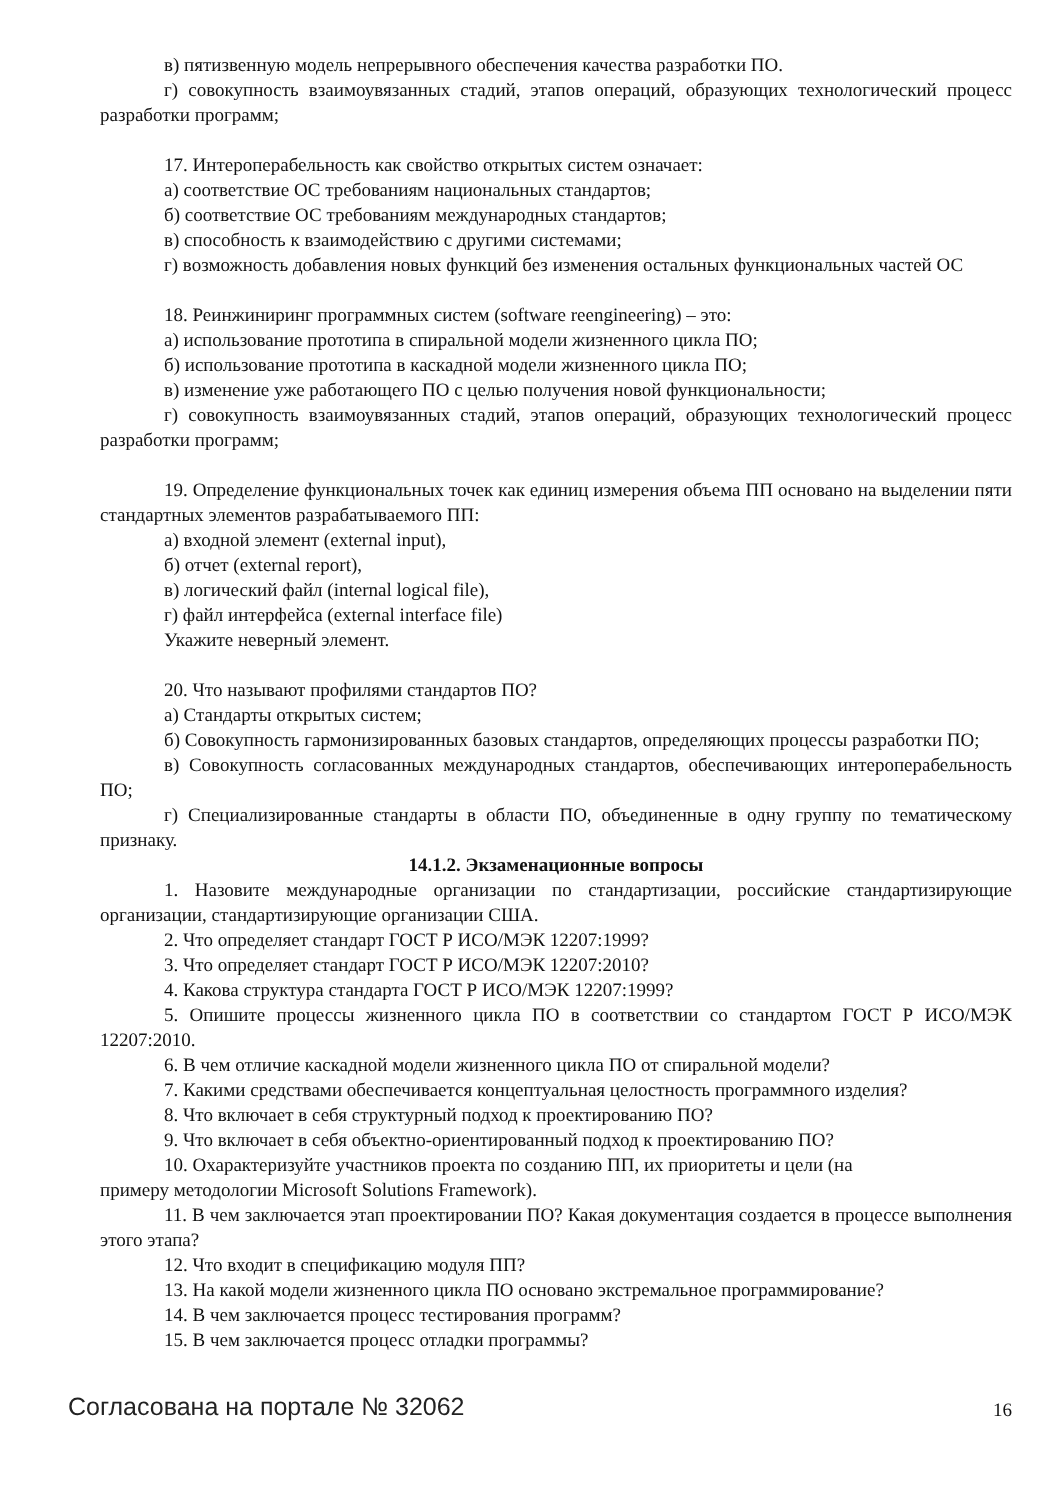в) пятизвенную модель непрерывного обеспечения качества разработки ПО.
г) совокупность взаимоувязанных стадий, этапов операций, образующих технологический процесс разработки программ;
17. Интероперабельность как свойство открытых систем означает:
а) соответствие ОС требованиям национальных стандартов;
б) соответствие ОС требованиям международных стандартов;
в) способность к взаимодействию с другими системами;
г) возможность добавления новых функций без изменения остальных функциональных частей ОС
18. Реинжиниринг программных систем (software reengineering) – это:
а) использование прототипа в спиральной модели жизненного цикла ПО;
б) использование прототипа в каскадной модели жизненного цикла ПО;
в) изменение уже работающего ПО с целью получения новой функциональности;
г) совокупность взаимоувязанных стадий, этапов операций, образующих технологический процесс разработки программ;
19. Определение функциональных точек как единиц измерения объема ПП основано на выделении пяти стандартных элементов разрабатываемого ПП:
а) входной элемент (external input),
б) отчет (external report),
в) логический файл (internal logical file),
г) файл интерфейса (external interface file)
Укажите неверный элемент.
20. Что называют профилями стандартов ПО?
а) Стандарты открытых систем;
б) Совокупность гармонизированных базовых стандартов, определяющих процессы разработки ПО;
в) Совокупность согласованных международных стандартов, обеспечивающих интероперабельность ПО;
г) Специализированные стандарты в области ПО, объединенные в одну группу по тематическому признаку.
14.1.2. Экзаменационные вопросы
1. Назовите международные организации по стандартизации, российские стандартизирующие организации, стандартизирующие организации США.
2. Что определяет стандарт ГОСТ Р ИСО/МЭК 12207:1999?
3. Что определяет стандарт ГОСТ Р ИСО/МЭК 12207:2010?
4. Какова структура стандарта ГОСТ Р ИСО/МЭК 12207:1999?
5. Опишите процессы жизненного цикла ПО в соответствии со стандартом ГОСТ Р ИСО/МЭК 12207:2010.
6. В чем отличие каскадной модели жизненного цикла ПО от спиральной модели?
7. Какими средствами обеспечивается концептуальная целостность программного изделия?
8. Что включает в себя структурный подход к проектированию ПО?
9. Что включает в себя объектно-ориентированный подход к проектированию ПО?
10. Охарактеризуйте участников проекта по созданию ПП, их приоритеты и цели (на
примеру методологии Microsoft Solutions Framework).
11. В чем заключается этап проектировании ПО? Какая документация создается в процессе выполнения этого этапа?
12. Что входит в спецификацию модуля ПП?
13. На какой модели жизненного цикла ПО основано экстремальное программирование?
14. В чем заключается процесс тестирования программ?
15. В чем заключается процесс отладки программы?
Согласована на портале № 32062 16